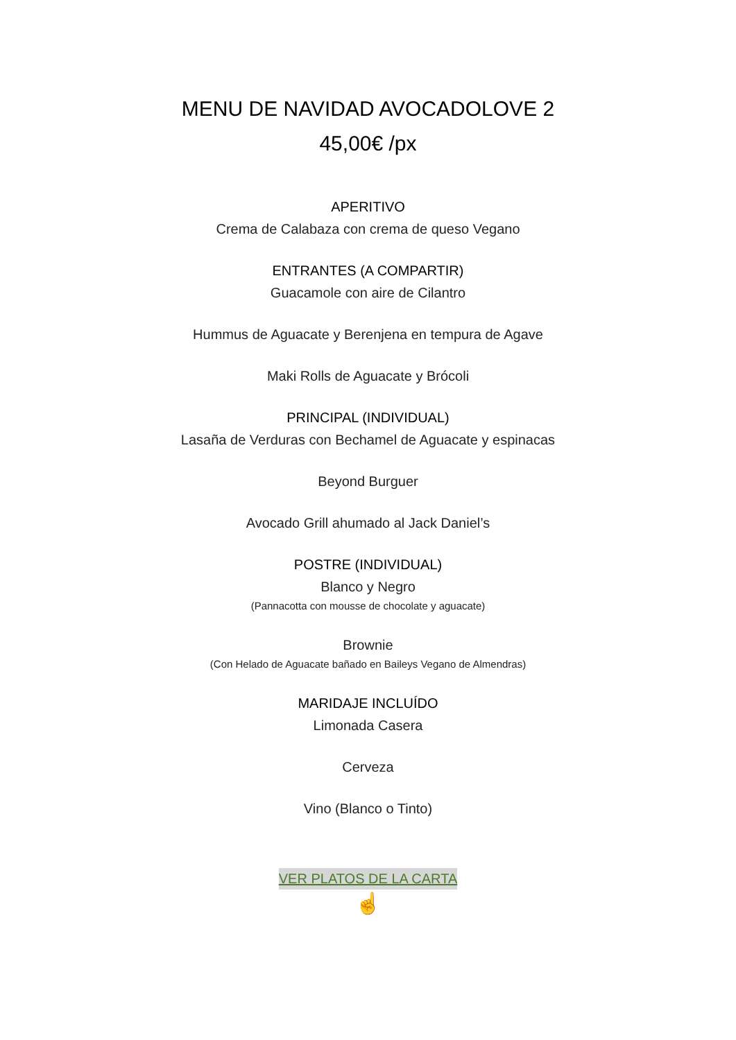MENU DE NAVIDAD AVOCADOLOVE 2
45,00€ /px
APERITIVO
Crema de Calabaza con crema de queso Vegano
ENTRANTES (A COMPARTIR)
Guacamole con aire de Cilantro
Hummus de Aguacate y Berenjena en tempura de Agave
Maki Rolls de Aguacate y Brócoli
PRINCIPAL (INDIVIDUAL)
Lasaña de Verduras con Bechamel de Aguacate y espinacas
Beyond Burguer
Avocado Grill ahumado al Jack Daniel’s
POSTRE (INDIVIDUAL)
Blanco y Negro
(Pannacotta con mousse de chocolate y aguacate)
Brownie
(Con Helado de Aguacate bañado en Baileys Vegano de Almendras)
MARIDAJE INCLUÍDO
Limonada Casera
Cerveza
Vino (Blanco o Tinto)
VER PLATOS DE LA CARTA
☝